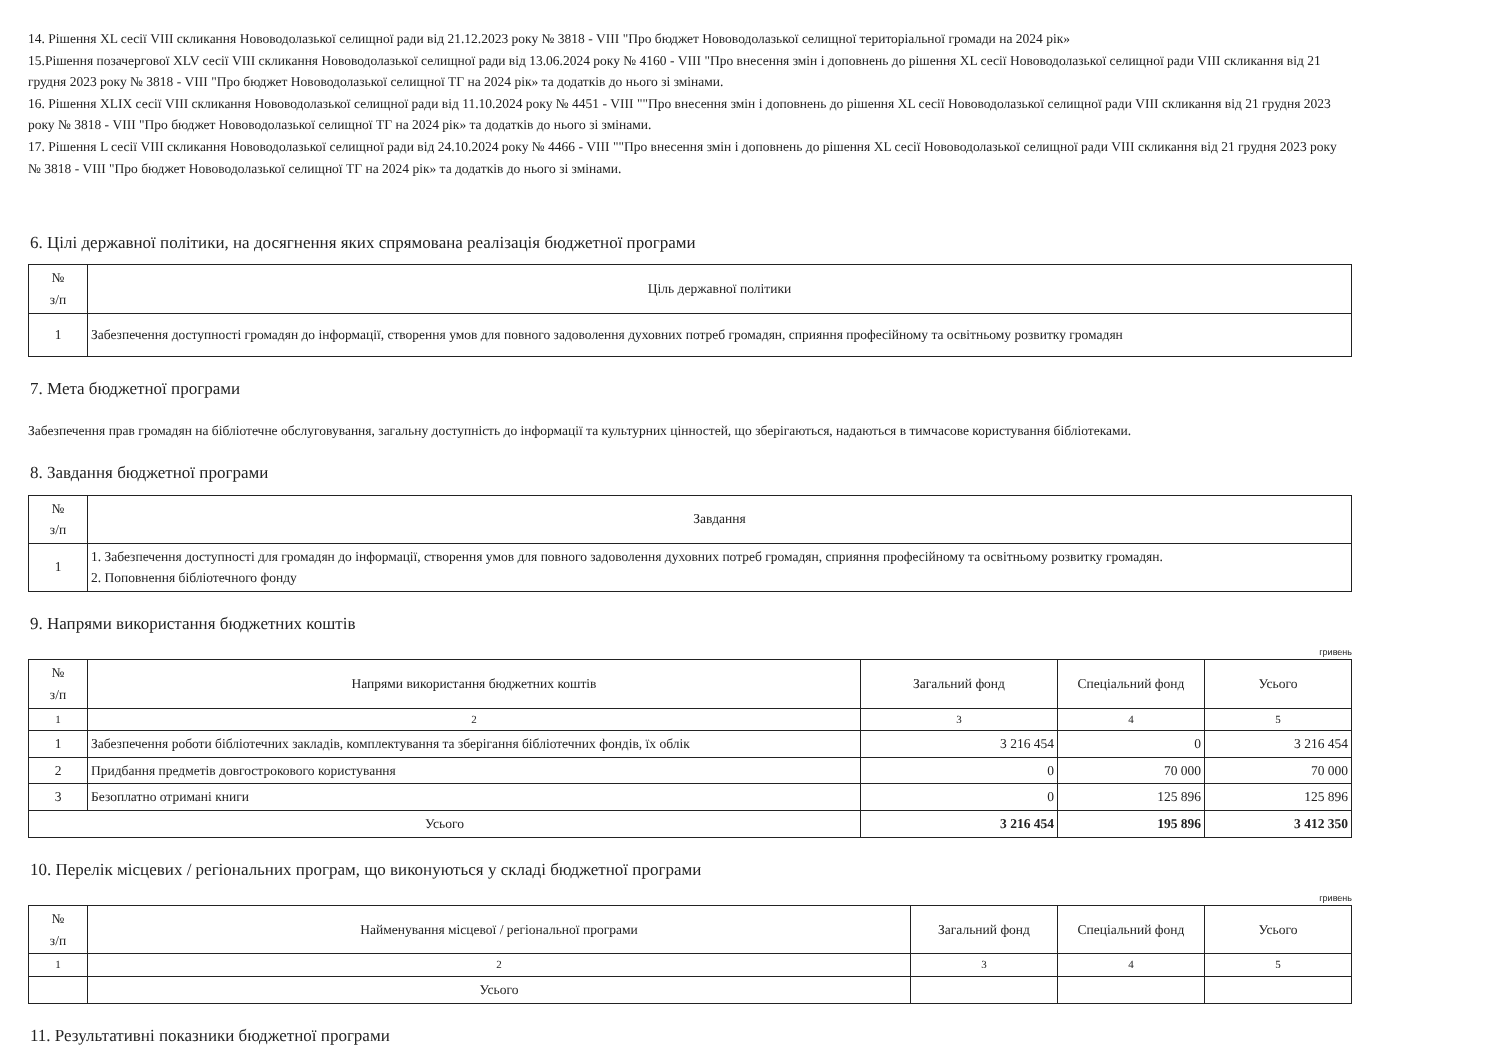14. Рішення XL сесії VIII скликання Нововодолазької селищної ради від 21.12.2023 року № 3818 - VIII "Про бюджет Нововодолазької селищної територіальної громади на 2024 рік»
15.Рішення позачергової XLV сесії VIII скликання Нововодолазької селищної ради від 13.06.2024 року № 4160 - VIII "Про внесення змін і доповнень до рішення XL сесії Нововодолазької селищної ради VIII скликання від 21 грудня 2023 року № 3818 - VIII "Про бюджет Нововодолазької селищної ТГ на 2024 рік» та додатків до нього зі змінами.
16. Рішення XLIX сесії VIII скликання Нововодолазької селищної ради від 11.10.2024 року № 4451 - VIII ""Про внесення змін і доповнень до рішення XL сесії Нововодолазької селищної ради VIII скликання від 21 грудня 2023 року № 3818 - VIII "Про бюджет Нововодолазької селищної ТГ на 2024 рік» та додатків до нього зі змінами.
17. Рішення L сесії VIII скликання Нововодолазької селищної ради від 24.10.2024 року № 4466 - VIII ""Про внесення змін і доповнень до рішення XL сесії Нововодолазької селищної ради VIII скликання від 21 грудня 2023 року № 3818 - VIII "Про бюджет Нововодолазької селищної ТГ на 2024 рік» та додатків до нього зі змінами.
6. Цілі державної політики, на досягнення яких спрямована реалізація бюджетної програми
| № з/п | Ціль державної політики |
| --- | --- |
| 1 | Забезпечення доступності громадян до інформації, створення умов для повного задоволення духовних потреб громадян, сприяння професійному та освітньому розвитку громадян |
7. Мета бюджетної програми
Забезпечення прав громадян на бібліотечне обслуговування, загальну доступність до інформації та культурних цінностей, що зберігаються, надаються в тимчасове користування бібліотеками.
8. Завдання бюджетної програми
| № з/п | Завдання |
| --- | --- |
| 1 | 1. Забезпечення доступності для громадян до інформації, створення умов для повного задоволення духовних потреб громадян, сприяння професійному та освітньому розвитку громадян. 2. Поповнення бібліотечного фонду |
9. Напрями використання бюджетних коштів
гривень
| № з/п | Напрями використання бюджетних коштів | Загальний фонд | Спеціальний фонд | Усього |
| --- | --- | --- | --- | --- |
| 1 | 2 | 3 | 4 | 5 |
| 1 | Забезпечення роботи бібліотечних закладів, комплектування та зберігання бібліотечних фондів, їх облік | 3 216 454 | 0 | 3 216 454 |
| 2 | Придбання предметів довгострокового користування | 0 | 70 000 | 70 000 |
| 3 | Безоплатно отримані книги | 0 | 125 896 | 125 896 |
| Усього | | 3 216 454 | 195 896 | 3 412 350 |
10. Перелік місцевих / регіональних програм, що виконуються у складі бюджетної програми
гривень
| № з/п | Найменування місцевої / регіональної програми | Загальний фонд | Спеціальний фонд | Усього |
| --- | --- | --- | --- | --- |
| 1 | 2 | 3 | 4 | 5 |
| | Усього | | | |
11. Результативні показники бюджетної програми